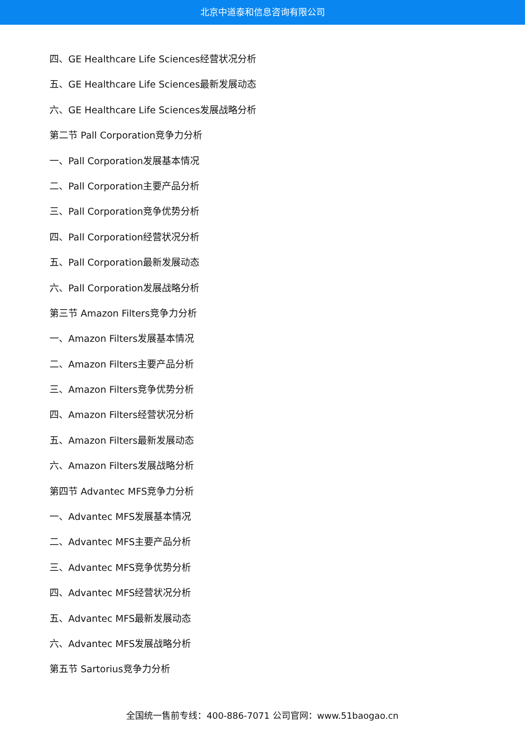北京中道泰和信息咨询有限公司
四、GE Healthcare Life Sciences经营状况分析
五、GE Healthcare Life Sciences最新发展动态
六、GE Healthcare Life Sciences发展战略分析
第二节 Pall Corporation竞争力分析
一、Pall Corporation发展基本情况
二、Pall Corporation主要产品分析
三、Pall Corporation竞争优势分析
四、Pall Corporation经营状况分析
五、Pall Corporation最新发展动态
六、Pall Corporation发展战略分析
第三节 Amazon Filters竞争力分析
一、Amazon Filters发展基本情况
二、Amazon Filters主要产品分析
三、Amazon Filters竞争优势分析
四、Amazon Filters经营状况分析
五、Amazon Filters最新发展动态
六、Amazon Filters发展战略分析
第四节 Advantec MFS竞争力分析
一、Advantec MFS发展基本情况
二、Advantec MFS主要产品分析
三、Advantec MFS竞争优势分析
四、Advantec MFS经营状况分析
五、Advantec MFS最新发展动态
六、Advantec MFS发展战略分析
第五节 Sartorius竞争力分析
全国统一售前专线：400-886-7071 公司官网：www.51baogao.cn